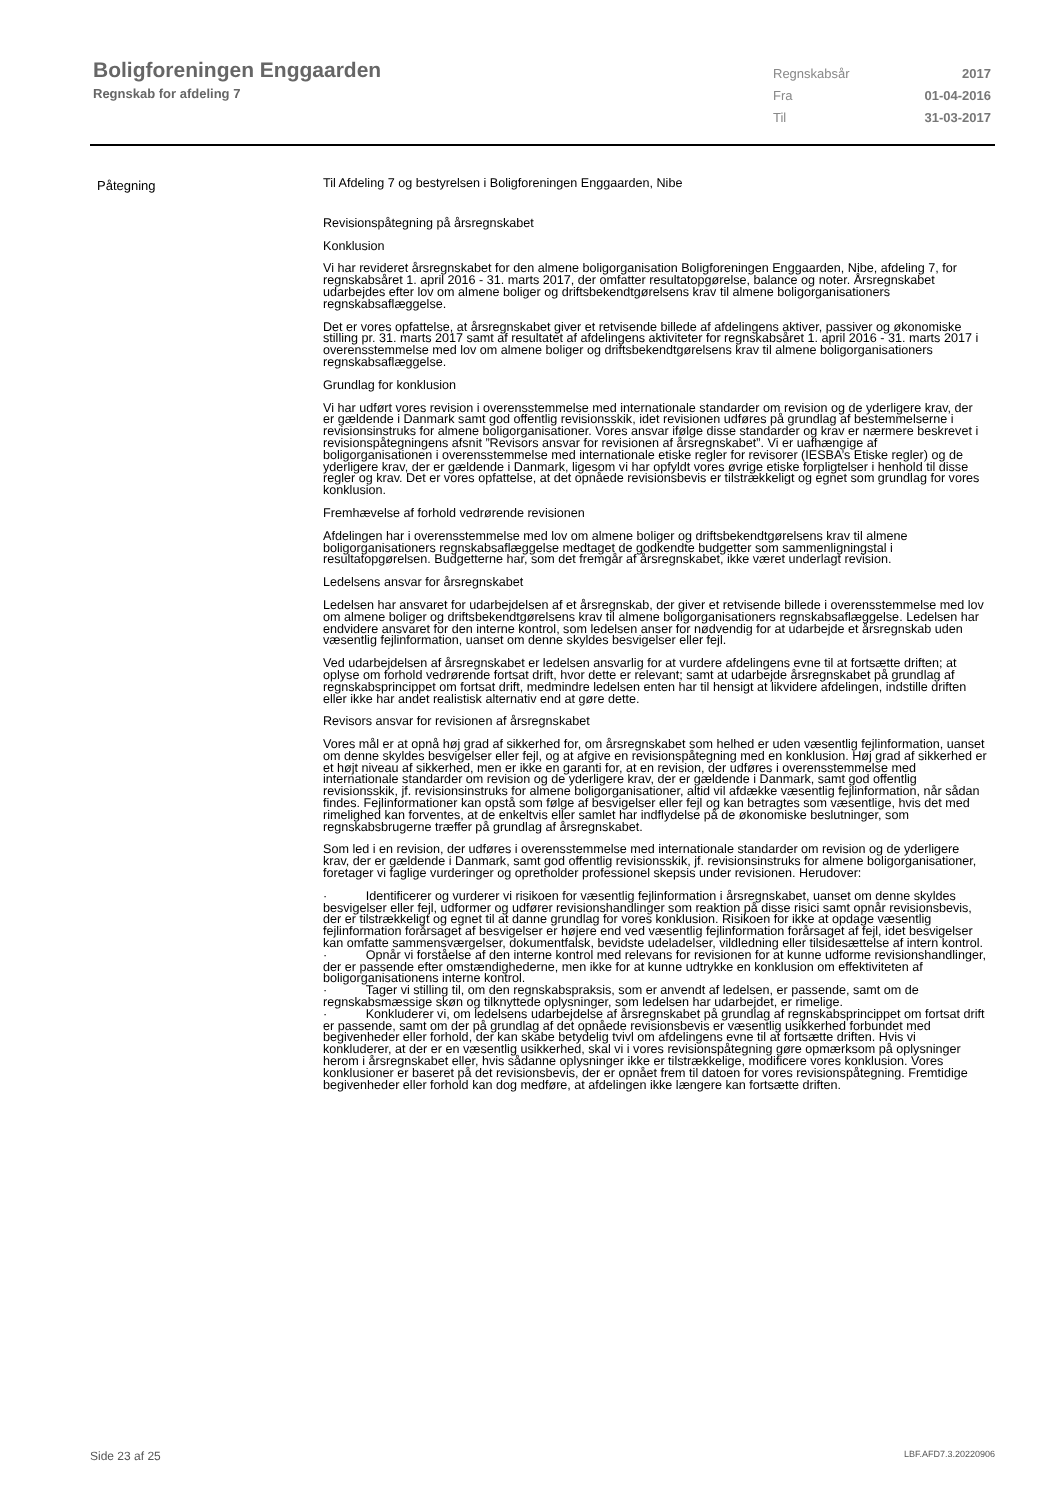Boligforeningen Enggaarden
Regnskab for afdeling 7
Regnskabsår 2017
Fra 01-04-2016
Til 31-03-2017
Påtegning
Til Afdeling 7 og bestyrelsen i Boligforeningen Enggaarden, Nibe
Revisionspåtegning på årsregnskabet
Konklusion
Vi har revideret årsregnskabet for den almene boligorganisation Boligforeningen Enggaarden, Nibe, afdeling 7, for regnskabsåret 1. april 2016 - 31. marts 2017, der omfatter resultatopgørelse, balance og noter. Årsregnskabet udarbejdes efter lov om almene boliger og driftsbekendtgørelsens krav til almene boligorganisationers regnskabsaflæggelse.
Det er vores opfattelse, at årsregnskabet giver et retvisende billede af afdelingens aktiver, passiver og økonomiske stilling pr. 31. marts 2017 samt af resultatet af afdelingens aktiviteter for regnskabsåret 1. april 2016 - 31. marts 2017 i overensstemmelse med lov om almene boliger og driftsbekendtgørelsens krav til almene boligorganisationers regnskabsaflæggelse.
Grundlag for konklusion
Vi har udført vores revision i overensstemmelse med internationale standarder om revision og de yderligere krav, der er gældende i Danmark samt god offentlig revisionsskik, idet revisionen udføres på grundlag af bestemmelserne i revisionsinstruks for almene boligorganisationer. Vores ansvar ifølge disse standarder og krav er nærmere beskrevet i revisionspåtegningens afsnit ”Revisors ansvar for revisionen af årsregnskabet”. Vi er uafhængige af boligorganisationen i overensstemmelse med internationale etiske regler for revisorer (IESBA’s Etiske regler) og de yderligere krav, der er gældende i Danmark, ligesom vi har opfyldt vores øvrige etiske forpligtelser i henhold til disse regler og krav. Det er vores opfattelse, at det opnåede revisionsbevis er tilstrækkeligt og egnet som grundlag for vores konklusion.
Fremhævelse af forhold vedrørende revisionen
Afdelingen har i overensstemmelse med lov om almene boliger og driftsbekendtgørelsens krav til almene boligorganisationers regnskabsaflæggelse medtaget de godkendte budgetter som sammenligningstal i resultatopgørelsen. Budgetterne har, som det fremgår af årsregnskabet, ikke været underlagt revision.
Ledelsens ansvar for årsregnskabet
Ledelsen har ansvaret for udarbejdelsen af et årsregnskab, der giver et retvisende billede i overensstemmelse med lov om almene boliger og driftsbekendtgørelsens krav til almene boligorganisationers regnskabsaflæggelse. Ledelsen har endvidere ansvaret for den interne kontrol, som ledelsen anser for nødvendig for at udarbejde et årsregnskab uden væsentlig fejlinformation, uanset om denne skyldes besvigelser eller fejl.
Ved udarbejdelsen af årsregnskabet er ledelsen ansvarlig for at vurdere afdelingens evne til at fortsætte driften; at oplyse om forhold vedrørende fortsat drift, hvor dette er relevant; samt at udarbejde årsregnskabet på grundlag af regnskabsprincippet om fortsat drift, medmindre ledelsen enten har til hensigt at likvidere afdelingen, indstille driften eller ikke har andet realistisk alternativ end at gøre dette.
Revisors ansvar for revisionen af årsregnskabet
Vores mål er at opnå høj grad af sikkerhed for, om årsregnskabet som helhed er uden væsentlig fejlinformation, uanset om denne skyldes besvigelser eller fejl, og at afgive en revisionspåtegning med en konklusion. Høj grad af sikkerhed er et højt niveau af sikkerhed, men er ikke en garanti for, at en revision, der udføres i overensstemmelse med internationale standarder om revision og de yderligere krav, der er gældende i Danmark, samt god offentlig revisionsskik, jf. revisionsinstruks for almene boligorganisationer, altid vil afdække væsentlig fejlinformation, når sådan findes. Fejlinformationer kan opstå som følge af besvigelser eller fejl og kan betragtes som væsentlige, hvis det med rimelighed kan forventes, at de enkeltvis eller samlet har indflydelse på de økonomiske beslutninger, som regnskabsbrugerne træffer på grundlag af årsregnskabet.
Som led i en revision, der udføres i overensstemmelse med internationale standarder om revision og de yderligere krav, der er gældende i Danmark, samt god offentlig revisionsskik, jf. revisionsinstruks for almene boligorganisationer, foretager vi faglige vurderinger og opretholder professionel skepsis under revisionen. Herudover:
· Identificerer og vurderer vi risikoen for væsentlig fejlinformation i årsregnskabet, uanset om denne skyldes besvigelser eller fejl, udformer og udfører revisionshandlinger som reaktion på disse risici samt opnår revisionsbevis, der er tilstrækkeligt og egnet til at danne grundlag for vores konklusion. Risikoen for ikke at opdage væsentlig fejlinformation forårsaget af besvigelser er højere end ved væsentlig fejlinformation forårsaget af fejl, idet besvigelser kan omfatte sammensværgelser, dokumentfalsk, bevidste udeladelser, vildledning eller tilsidesættelse af intern kontrol.
· Opnår vi forståelse af den interne kontrol med relevans for revisionen for at kunne udforme revisionshandlinger, der er passende efter omstændighederne, men ikke for at kunne udtrykke en konklusion om effektiviteten af boligorganisationens interne kontrol.
· Tager vi stilling til, om den regnskabspraksis, som er anvendt af ledelsen, er passende, samt om de regnskabsmæssige skøn og tilknyttede oplysninger, som ledelsen har udarbejdet, er rimelige.
· Konkluderer vi, om ledelsens udarbejdelse af årsregnskabet på grundlag af regnskabsprincippet om fortsat drift er passende, samt om der på grundlag af det opnåede revisionsbevis er væsentlig usikkerhed forbundet med begivenheder eller forhold, der kan skabe betydelig tvivl om afdelingens evne til at fortsætte driften. Hvis vi konkluderer, at der er en væsentlig usikkerhed, skal vi i vores revisionspåtegning gøre opmærksom på oplysninger herom i årsregnskabet eller, hvis sådanne oplysninger ikke er tilstrækkelige, modificere vores konklusion. Vores konklusioner er baseret på det revisionsbevis, der er opnået frem til datoen for vores revisionspåtegning. Fremtidige begivenheder eller forhold kan dog medføre, at afdelingen ikke længere kan fortsætte driften.
Side 23 af 25 LBF.AFD7.3.20220906